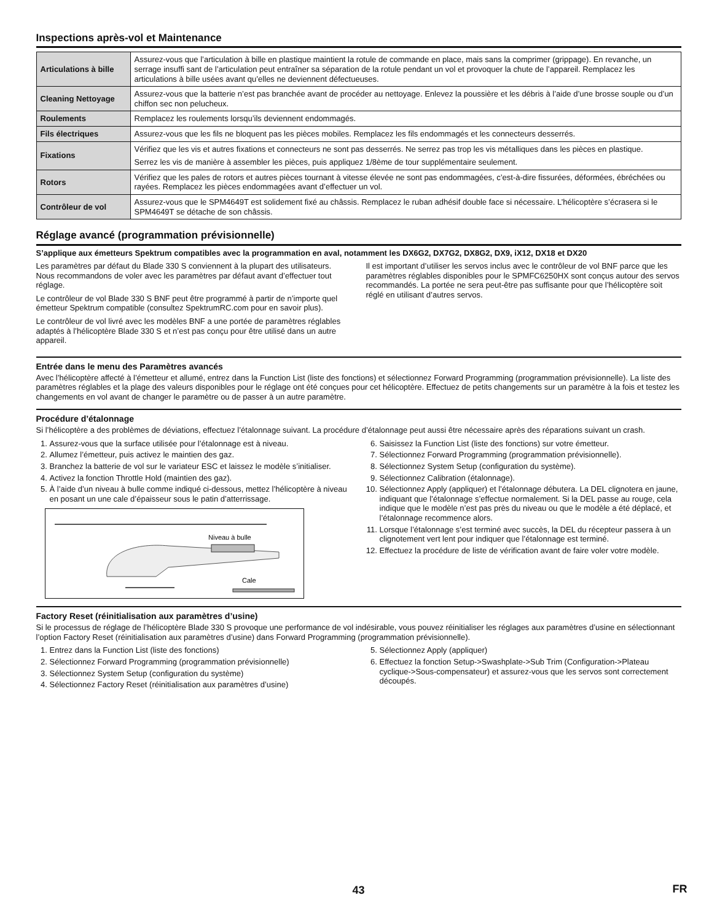Inspections après-vol et Maintenance
| Articulations à bille | Assurez-vous que l’articulation à bille en plastique maintient la rotule de commande en place, mais sans la comprimer (grippage). En revanche, un serrage insuffi sant de l’articulation peut entraîner sa séparation de la rotule pendant un vol et provoquer la chute de l’appareil. Remplacez les articulations à bille usées avant qu’elles ne deviennent défectueuses. |
| Cleaning Nettoyage | Assurez-vous que la batterie n’est pas branchée avant de procéder au nettoyage. Enlevez la poussière et les débris à l’aide d’une brosse souple ou d’un chiffon sec non pelucheux. |
| Roulements | Remplacez les roulements lorsqu’ils deviennent endommagés. |
| Fils électriques | Assurez-vous que les fils ne bloquent pas les pièces mobiles. Remplacez les fils endommagés et les connecteurs desserrés. |
| Fixations | Vérifiez que les vis et autres fixations et connecteurs ne sont pas desserrés. Ne serrez pas trop les vis métalliques dans les pièces en plastique. Serrez les vis de manière à assembler les pièces, puis appliquez 1/8ème de tour supplémentaire seulement. |
| Rotors | Vérifiez que les pales de rotors et autres pièces tournant à vitesse élevée ne sont pas endommagées, c’est-à-dire fissurées, déformées, ébréchées ou rayées. Remplacez les pièces endommagées avant d’effectuer un vol. |
| Contrôleur de vol | Assurez-vous que le SPM4649T est solidement fixé au châssis. Remplacez le ruban adhésif double face si nécessaire. L’hélicoptère s’écrasera si le SPM4649T se détache de son châssis. |
Réglage avancé (programmation prévisionnelle)
S’applique aux émetteurs Spektrum compatibles avec la programmation en aval, notamment les DX6G2, DX7G2, DX8G2, DX9, iX12, DX18 et DX20
Les paramètres par défaut du Blade 330 S conviennent à la plupart des utilisateurs. Nous recommandons de voler avec les paramètres par défaut avant d’effectuer tout réglage.
Le contrôleur de vol Blade 330 S BNF peut être programmé à partir de n’importe quel émetteur Spektrum compatible (consultez SpektrumRC.com pour en savoir plus).
Le contrôleur de vol livré avec les modèles BNF a une portée de paramètres réglables adaptés à l’hélicoptère Blade 330 S et n’est pas conçu pour être utilisé dans un autre appareil.
Il est important d’utiliser les servos inclus avec le contrôleur de vol BNF parce que les paramètres réglables disponibles pour le SPMFC6250HX sont conçus autour des servos recommandés. La portée ne sera peut-être pas suffisante pour que l’hélicoptère soit réglé en utilisant d’autres servos.
Entrée dans le menu des Paramètres avancés
Avec l’hélicoptère affecté à l’émetteur et allumé, entrez dans la Function List (liste des fonctions) et sélectionnez Forward Programming (programmation prévisionnelle). La liste des paramètres réglables et la plage des valeurs disponibles pour le réglage ont été conçues pour cet hélicoptère. Effectuez de petits changements sur un paramètre à la fois et testez les changements en vol avant de changer le paramètre ou de passer à un autre paramètre.
Procédure d’étalonnage
Si l’hélicoptère a des problèmes de déviations, effectuez l’étalonnage suivant. La procédure d’étalonnage peut aussi être nécessaire après des réparations suivant un crash.
1. Assurez-vous que la surface utilisée pour l’étalonnage est à niveau.
2. Allumez l’émetteur, puis activez le maintien des gaz.
3. Branchez la batterie de vol sur le variateur ESC et laissez le modèle s’initialiser.
4. Activez la fonction Throttle Hold (maintien des gaz).
5. À l’aide d’un niveau à bulle comme indiqué ci-dessous, mettez l’hélicoptère à niveau en posant un une cale d’épaisseur sous le patin d’atterrissage.
Niveau à bulle
Cale
6. Saisissez la Function List (liste des fonctions) sur votre émetteur.
7. Sélectionnez Forward Programming (programmation prévisionnelle).
8. Sélectionnez System Setup (configuration du système).
9. Sélectionnez Calibration (étalonnage).
10. Sélectionnez Apply (appliquer) et l’étalonnage débutera. La DEL clignotera en jaune, indiquant que l’étalonnage s’effectue normalement. Si la DEL passe au rouge, cela indique que le modèle n’est pas près du niveau ou que le modèle a été déplacé, et l’étalonnage recommence alors.
11. Lorsque l’étalonnage s’est terminé avec succès, la DEL du récepteur passera à un clignotement vert lent pour indiquer que l’étalonnage est terminé.
12. Effectuez la procédure de liste de vérification avant de faire voler votre modèle.
Factory Reset (réinitialisation aux paramètres d’usine)
Si le processus de réglage de l’hélicoptère Blade 330 S provoque une performance de vol indésirable, vous pouvez réinitialiser les réglages aux paramètres d’usine en sélectionnant l’option Factory Reset (réinitialisation aux paramètres d’usine) dans Forward Programming (programmation prévisionnelle).
1. Entrez dans la Function List (liste des fonctions)
2. Sélectionnez Forward Programming (programmation prévisionnelle)
3. Sélectionnez System Setup (configuration du système)
4. Sélectionnez Factory Reset (réinitialisation aux paramètres d’usine)
5. Sélectionnez Apply (appliquer)
6. Effectuez la fonction Setup->Swashplate->Sub Trim (Configuration->Plateau cyclique->Sous-compensateur) et assurez-vous que les servos sont correctement découpés.
43 FR